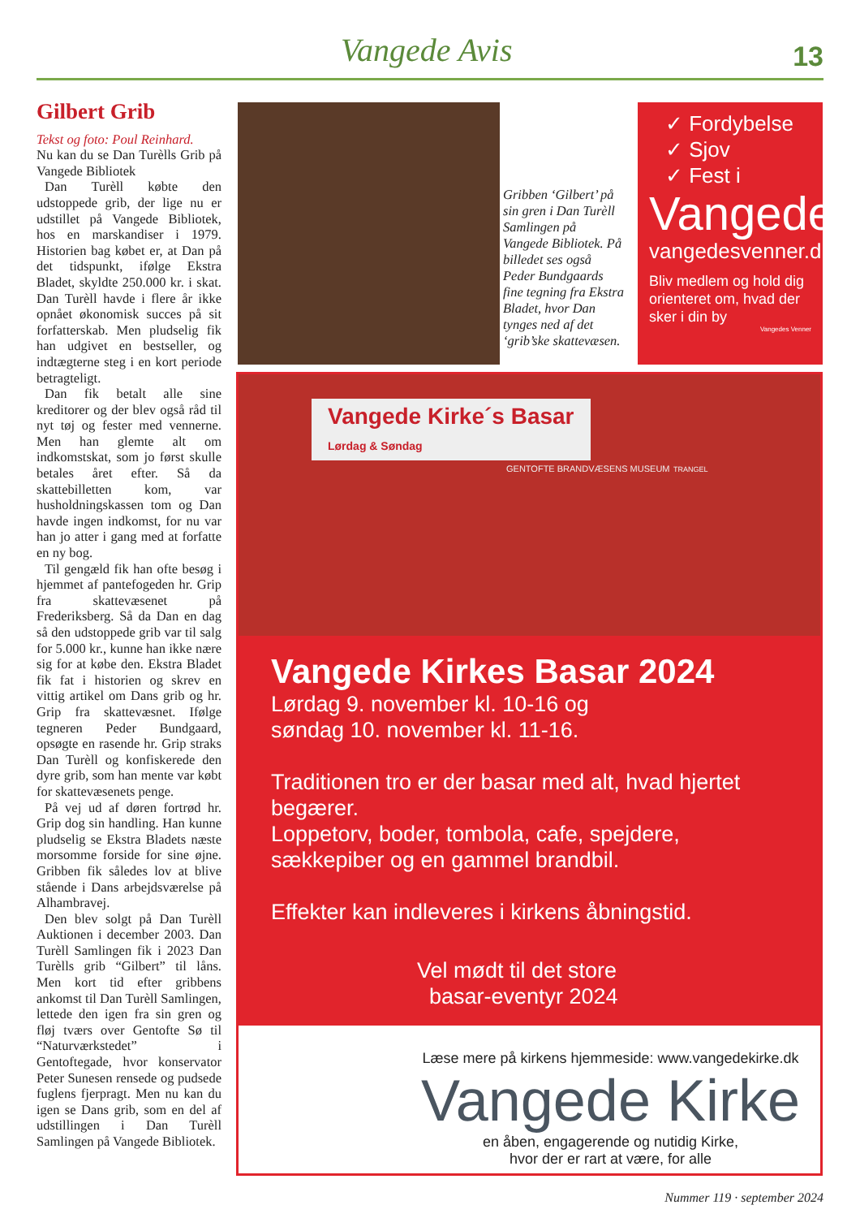Vangede Avis 13
Gilbert Grib
Tekst og foto: Poul Reinhard.
Nu kan du se Dan Turèlls Grib på Vangede Bibliotek
Dan Turèll købte den udstoppede grib, der lige nu er udstillet på Vangede Bibliotek, hos en marskandiser i 1979. Historien bag købet er, at Dan på det tidspunkt, ifølge Ekstra Bladet, skyldte 250.000 kr. i skat. Dan Turèll havde i flere år ikke opnået økonomisk succes på sit forfatterskab. Men pludselig fik han udgivet en bestseller, og indtægterne steg i en kort periode betragteligt.
Dan fik betalt alle sine kreditorer og der blev også råd til nyt tøj og fester med vennerne. Men han glemte alt om indkomstskat, som jo først skulle betales året efter. Så da skattebilletten kom, var husholdningskassen tom og Dan havde ingen indkomst, for nu var han jo atter i gang med at forfatte en ny bog.
Til gengæld fik han ofte besøg i hjemmet af pantefogeden hr. Grip fra skattevæsenet på Frederiksberg. Så da Dan en dag så den udstoppede grib var til salg for 5.000 kr., kunne han ikke nære sig for at købe den. Ekstra Bladet fik fat i historien og skrev en vittig artikel om Dans grib og hr. Grip fra skattevæsnet. Ifølge tegneren Peder Bundgaard, opsøgte en rasende hr. Grip straks Dan Turèll og konfiskerede den dyre grib, som han mente var købt for skattevæsenets penge.
På vej ud af døren fortrød hr. Grip dog sin handling. Han kunne pludselig se Ekstra Bladets næste morsomme forside for sine øjne. Gribben fik således lov at blive stående i Dans arbejdsværelse på Alhambravej.
Den blev solgt på Dan Turèll Auktionen i december 2003. Dan Turèll Samlingen fik i 2023 Dan Turèlls grib “Gilbert” til låns. Men kort tid efter gribbens ankomst til Dan Turèll Samlingen, lettede den igen fra sin gren og fløj tværs over Gentofte Sø til “Naturværkstedet” i Gentoftegade, hvor konservator Peter Sunesen rensede og pudsede fuglens fjerpragt. Men nu kan du igen se Dans grib, som en del af udstillingen i Dan Turèll Samlingen på Vangede Bibliotek.
Gribben ‘Gilbert’ på sin gren i Dan Turèll Samlingen på Vangede Bibliotek. På billedet ses også Peder Bundgaards fine tegning fra Ekstra Bladet, hvor Dan tynges ned af det ‘grib’ske skattevæsen.
✓ Fordybelse
✓ Sjov
✓ Fest i
Vangede
vangedesvenner.dk
Bliv medlem og hold dig orienteret om, hvad der sker i din by
Vangedes Venner
Vangede Kirke´s Basar
Lørdag & Søndag
GENTOFTE BRANDVÆSENS MUSEUM TRANGEL
Vangede Kirkes Basar 2024
Lørdag 9. november kl. 10-16 og
søndag 10. november kl. 11-16.
Traditionen tro er der basar med alt, hvad hjertet begærer.
Loppetorv, boder, tombola, cafe, spejdere, sækkepiber og en gammel brandbil.
Effekter kan indleveres i kirkens åbningstid.
Vel mødt til det store
basar-eventyr 2024
Læse mere på kirkens hjemmeside: www.vangedekirke.dk
Vangede Kirke
en åben, engagerende og nutidig Kirke,
hvor der er rart at være, for alle
Nummer 119 · september 2024